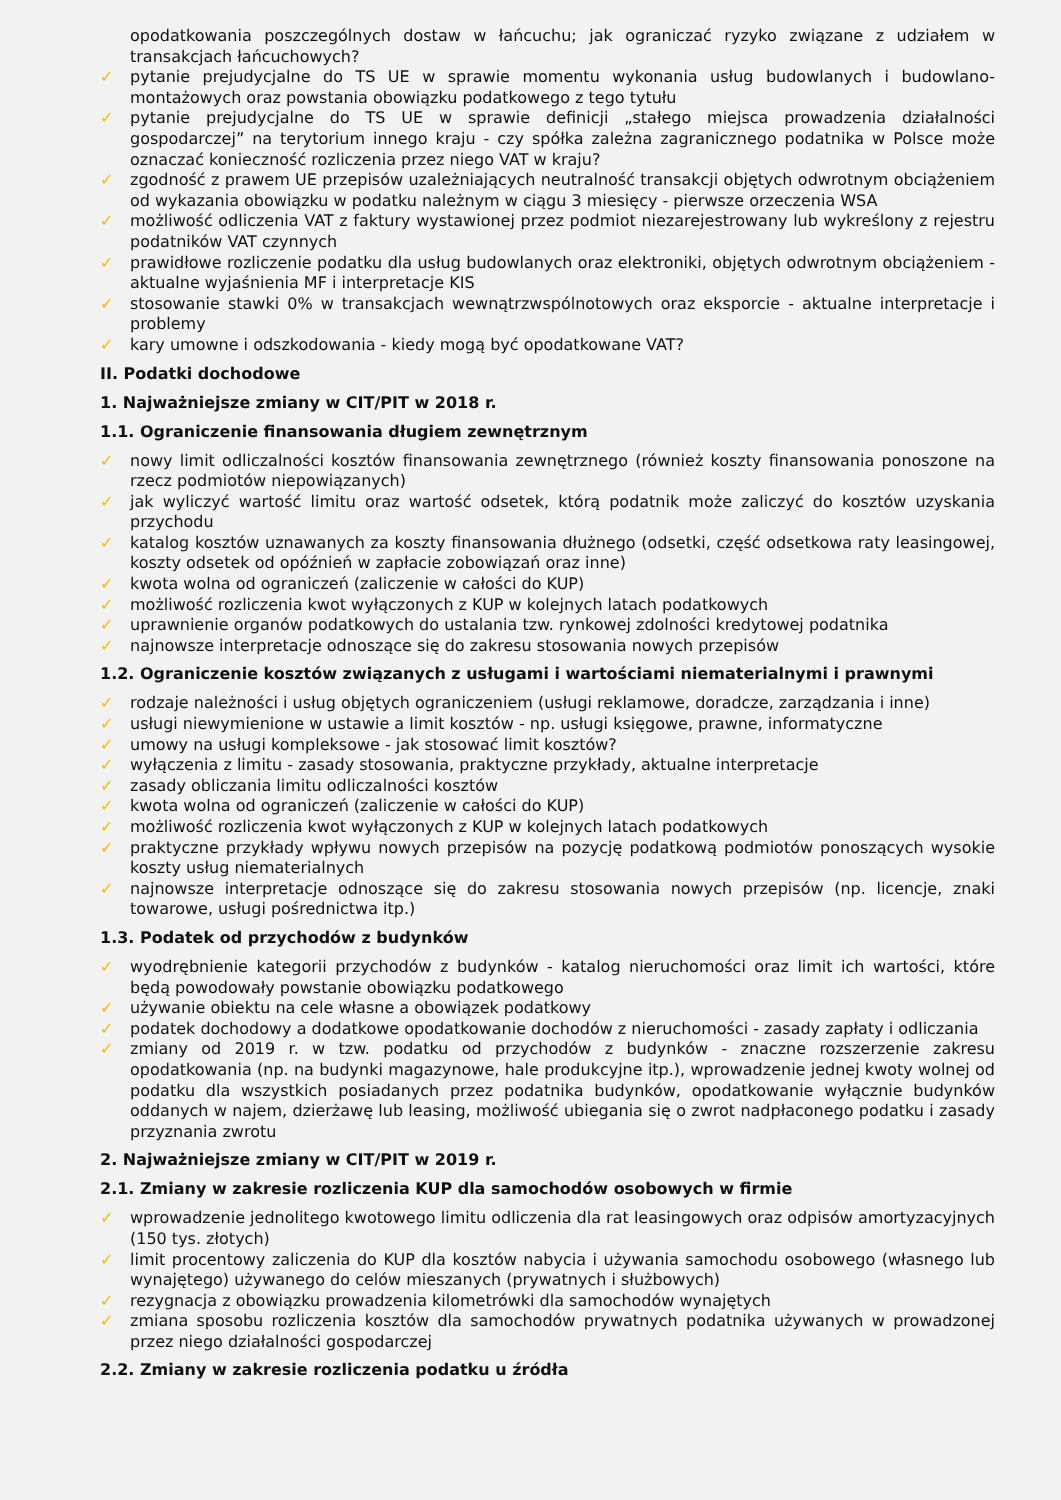opodatkowania poszczególnych dostaw w łańcuchu; jak ograniczać ryzyko związane z udziałem w transakcjach łańcuchowych?
✓ pytanie prejudycjalne do TS UE w sprawie momentu wykonania usług budowlanych i budowlano-montażowych oraz powstania obowiązku podatkowego z tego tytułu
✓ pytanie prejudycjalne do TS UE w sprawie definicji „stałego miejsca prowadzenia działalności gospodarczej” na terytorium innego kraju - czy spółka zależna zagranicznego podatnika w Polsce może oznaczać konieczność rozliczenia przez niego VAT w kraju?
✓ zgodność z prawem UE przepisów uzależniających neutralność transakcji objętych odwrotnym obciążeniem od wykazania obowiązku w podatku należnym w ciągu 3 miesięcy - pierwsze orzeczenia WSA
✓ możliwość odliczenia VAT z faktury wystawionej przez podmiot niezarejestrowany lub wykreślony z rejestru podatników VAT czynnych
✓ prawidłowe rozliczenie podatku dla usług budowlanych oraz elektroniki, objętych odwrotnym obciążeniem - aktualne wyjaśnienia MF i interpretacje KIS
✓ stosowanie stawki 0% w transakcjach wewnątrzwspólnotowych oraz eksporcie - aktualne interpretacje i problemy
✓ kary umowne i odszkodowania - kiedy mogą być opodatkowane VAT?
II. Podatki dochodowe
1. Najważniejsze zmiany w CIT/PIT w 2018 r.
1.1. Ograniczenie finansowania długiem zewnętrznym
✓ nowy limit odliczalności kosztów finansowania zewnętrznego (również koszty finansowania ponoszone na rzecz podmiotów niepowiązanych)
✓ jak wyliczyć wartość limitu oraz wartość odsetek, którą podatnik może zaliczyć do kosztów uzyskania przychodu
✓ katalog kosztów uznawanych za koszty finansowania dłużnego (odsetki, część odsetkowa raty leasingowej, koszty odsetek od opóźnień w zapłacie zobowiązań oraz inne)
✓ kwota wolna od ograniczeń (zaliczenie w całości do KUP)
✓ możliwość rozliczenia kwot wyłączonych z KUP w kolejnych latach podatkowych
✓ uprawnienie organów podatkowych do ustalania tzw. rynkowej zdolności kredytowej podatnika
✓ najnowsze interpretacje odnoszące się do zakresu stosowania nowych przepisów
1.2. Ograniczenie kosztów związanych z usługami i wartościami niematerialnymi i prawnymi
✓ rodzaje należności i usług objętych ograniczeniem (usługi reklamowe, doradcze, zarządzania i inne)
✓ usługi niewymienione w ustawie a limit kosztów - np. usługi księgowe, prawne, informatyczne
✓ umowy na usługi kompleksowe - jak stosować limit kosztów?
✓ wyłączenia z limitu - zasady stosowania, praktyczne przykłady, aktualne interpretacje
✓ zasady obliczania limitu odliczalności kosztów
✓ kwota wolna od ograniczeń (zaliczenie w całości do KUP)
✓ możliwość rozliczenia kwot wyłączonych z KUP w kolejnych latach podatkowych
✓ praktyczne przykłady wpływu nowych przepisów na pozycję podatkową podmiotów ponoszących wysokie koszty usług niematerialnych
✓ najnowsze interpretacje odnoszące się do zakresu stosowania nowych przepisów (np. licencje, znaki towarowe, usługi pośrednictwa itp.)
1.3. Podatek od przychodów z budynków
✓ wyodrębnienie kategorii przychodów z budynków - katalog nieruchomości oraz limit ich wartości, które będą powodowały powstanie obowiązku podatkowego
✓ używanie obiektu na cele własne a obowiązek podatkowy
✓ podatek dochodowy a dodatkowe opodatkowanie dochodów z nieruchomości - zasady zapłaty i odliczania
✓ zmiany od 2019 r. w tzw. podatku od przychodów z budynków - znaczne rozszerzenie zakresu opodatkowania (np. na budynki magazynowe, hale produkcyjne itp.), wprowadzenie jednej kwoty wolnej od podatku dla wszystkich posiadanych przez podatnika budynków, opodatkowanie wyłącznie budynków oddanych w najem, dzierżawę lub leasing, możliwość ubiegania się o zwrot nadpłaconego podatku i zasady przyznania zwrotu
2. Najważniejsze zmiany w CIT/PIT w 2019 r.
2.1. Zmiany w zakresie rozliczenia KUP dla samochodów osobowych w firmie
✓ wprowadzenie jednolitego kwotowego limitu odliczenia dla rat leasingowych oraz odpisów amortyzacyjnych (150 tys. złotych)
✓ limit procentowy zaliczenia do KUP dla kosztów nabycia i używania samochodu osobowego (własnego lub wynajętego) używanego do celów mieszanych (prywatnych i służbowych)
✓ rezygnacja z obowiązku prowadzenia kilometrówki dla samochodów wynajętych
✓ zmiana sposobu rozliczenia kosztów dla samochodów prywatnych podatnika używanych w prowadzonej przez niego działalności gospodarczej
2.2. Zmiany w zakresie rozliczenia podatku u źródła